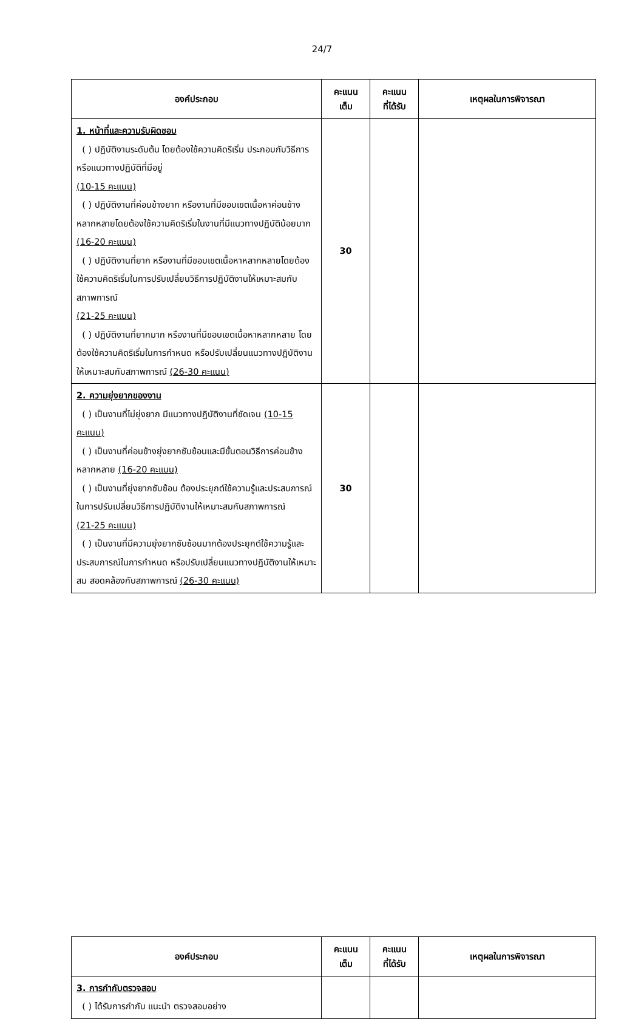24/7
| องค์ประกอบ | คะแนน เต็ม | คะแนน ที่ได้รับ | เหตุผลในการพิจารณา |
| --- | --- | --- | --- |
| 1. หน้าที่และความรับผิดชอบ ( ) ปฏิบัติงานระดับต้น โดยต้องใช้ความคิดริเริ่ม ประกอบกับวิธีการ หรือแนวทางปฏิบัติที่มีอยู่ (10-15 คะแนน) ( ) ปฏิบัติงานที่ค่อนข้างยาก หรืองานที่มีขอบเขตเนื้อหาค่อนข้างหลากหลายโดยต้องใช้ความคิดริเริ่มในงานที่มีแนวทางปฏิบัติน้อยมาก (16-20 คะแนน) ( ) ปฏิบัติงานที่ยาก หรืองานที่มีขอบเขตเนื้อหาหลากหลายโดยต้องใช้ความคิดริเริ่มในการปรับเปลี่ยนวิธีการปฏิบัติงานให้เหมาะสมกับสภาพการณ์ (21-25 คะแนน) ( ) ปฏิบัติงานที่ยากมาก หรืองานที่มีขอบเขตเนื้อหาหลากหลาย โดยต้องใช้ความคิดริเริ่มในการกำหนด หรือปรับเปลี่ยนแนวทางปฏิบัติงานให้เหมาะสมกับสภาพการณ์ (26-30 คะแนน) | 30 | | |
| 2. ความยุ่งยากของงาน ( ) เป็นงานที่ไม่ยุ่งยาก มีแนวทางปฏิบัติงานที่ชัดเจน (10-15 คะแนน) ( ) เป็นงานที่ค่อนข้างยุ่งยากซับซ้อนและมีขั้นตอนวิธีการค่อนข้างหลากหลาย (16-20 คะแนน) ( ) เป็นงานที่ยุ่งยากซับซ้อน ต้องประยุกต์ใช้ความรู้และประสบการณ์ในการปรับเปลี่ยนวิธีการปฏิบัติงานให้เหมาะสมกับสภาพการณ์ (21-25 คะแนน) ( ) เป็นงานที่มีความยุ่งยากซับซ้อนมากต้องประยุกต์ใช้ความรู้และประสบการณ์ในการกำหนด หรือปรับเปลี่ยนแนวทางปฏิบัติงานให้เหมาะสม สอดคล้องกับสภาพการณ์ (26-30 คะแนน) | 30 | | |
| องค์ประกอบ | คะแนน เต็ม | คะแนน ที่ได้รับ | เหตุผลในการพิจารณา |
| --- | --- | --- | --- |
| 3. การกำกับตรวจสอบ ( ) ได้รับการกำกับ แนะนำ ตรวจสอบอย่าง | | | |